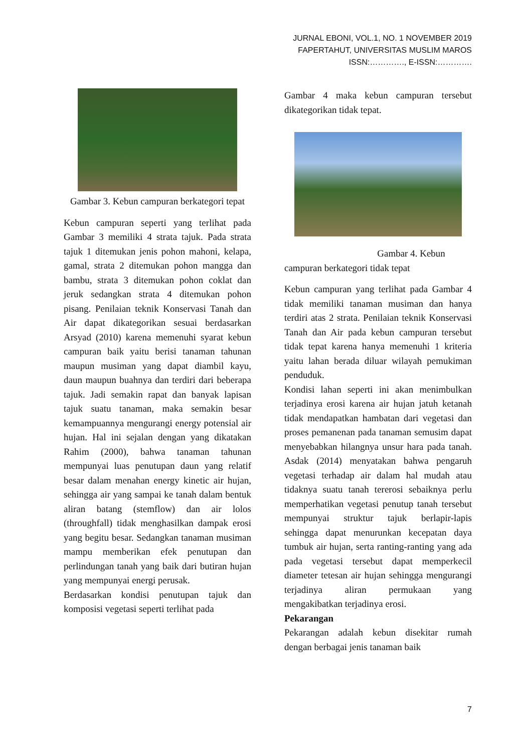JURNAL EBONI, VOL.1, NO. 1 NOVEMBER 2019
FAPERTAHUT, UNIVERSITAS MUSLIM MAROS
ISSN:…………., E-ISSN:………….
Gambar 3. Kebun campuran berkategori tepat
Kebun campuran seperti yang terlihat pada Gambar 3 memiliki 4 strata tajuk. Pada strata tajuk 1 ditemukan jenis pohon mahoni, kelapa, gamal, strata 2 ditemukan pohon mangga dan bambu, strata 3 ditemukan pohon coklat dan jeruk sedangkan strata 4 ditemukan pohon pisang. Penilaian teknik Konservasi Tanah dan Air dapat dikategorikan sesuai berdasarkan Arsyad (2010) karena memenuhi syarat kebun campuran baik yaitu berisi tanaman tahunan maupun musiman yang dapat diambil kayu, daun maupun buahnya dan terdiri dari beberapa tajuk. Jadi semakin rapat dan banyak lapisan tajuk suatu tanaman, maka semakin besar kemampuannya mengurangi energy potensial air hujan. Hal ini sejalan dengan yang dikatakan Rahim (2000), bahwa tanaman tahunan mempunyai luas penutupan daun yang relatif besar dalam menahan energy kinetic air hujan, sehingga air yang sampai ke tanah dalam bentuk aliran batang (stemflow) dan air lolos (throughfall) tidak menghasilkan dampak erosi yang begitu besar. Sedangkan tanaman musiman mampu memberikan efek penutupan dan perlindungan tanah yang baik dari butiran hujan yang mempunyai energi perusak.
Berdasarkan kondisi penutupan tajuk dan komposisi vegetasi seperti terlihat pada
Gambar 4 maka kebun campuran tersebut dikategorikan tidak tepat.
Gambar 4. Kebun campuran berkategori tidak tepat
Kebun campuran yang terlihat pada Gambar 4 tidak memiliki tanaman musiman dan hanya terdiri atas 2 strata. Penilaian teknik Konservasi Tanah dan Air pada kebun campuran tersebut tidak tepat karena hanya memenuhi 1 kriteria yaitu lahan berada diluar wilayah pemukiman penduduk.
Kondisi lahan seperti ini akan menimbulkan terjadinya erosi karena air hujan jatuh ketanah tidak mendapatkan hambatan dari vegetasi dan proses pemanenan pada tanaman semusim dapat menyebabkan hilangnya unsur hara pada tanah. Asdak (2014) menyatakan bahwa pengaruh vegetasi terhadap air dalam hal mudah atau tidaknya suatu tanah tererosi sebaiknya perlu memperhatikan vegetasi penutup tanah tersebut mempunyai struktur tajuk berlapir-lapis sehingga dapat menurunkan kecepatan daya tumbuk air hujan, serta ranting-ranting yang ada pada vegetasi tersebut dapat memperkecil diameter tetesan air hujan sehingga mengurangi terjadinya aliran permukaan yang mengakibatkan terjadinya erosi.
Pekarangan
Pekarangan adalah kebun disekitar rumah dengan berbagai jenis tanaman baik
7